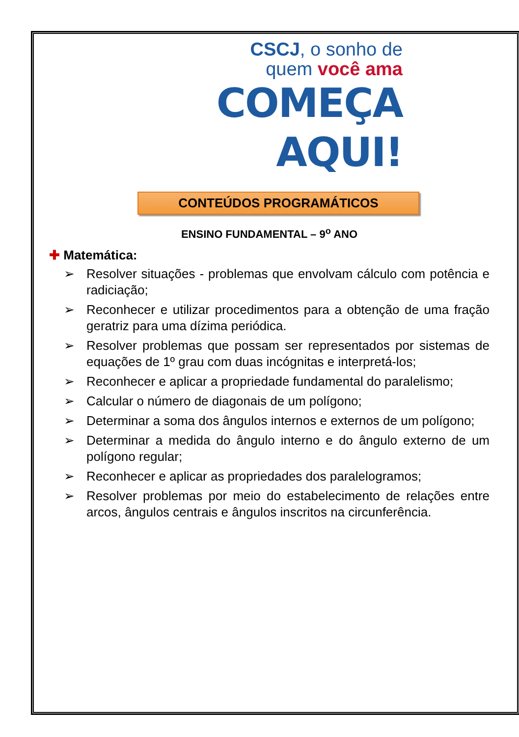CSCJ, o sonho de
quem você ama
COMEÇA
AQUI!
CONTEÚDOS PROGRAMÁTICOS
ENSINO FUNDAMENTAL – 9<sup>o</sup> ANO
✚ Matemática:
➢ Resolver situações - problemas que envolvam cálculo com potência e radiciação;
➢ Reconhecer e utilizar procedimentos para a obtenção de uma fração geratriz para uma dízima periódica.
➢ Resolver problemas que possam ser representados por sistemas de equações de 1º grau com duas incógnitas e interpretá-los;
➢ Reconhecer e aplicar a propriedade fundamental do paralelismo;
➢ Calcular o número de diagonais de um polígono;
➢ Determinar a soma dos ângulos internos e externos de um polígono;
➢ Determinar a medida do ângulo interno e do ângulo externo de um polígono regular;
➢ Reconhecer e aplicar as propriedades dos paralelogramos;
➢ Resolver problemas por meio do estabelecimento de relações entre arcos, ângulos centrais e ângulos inscritos na circunferência.